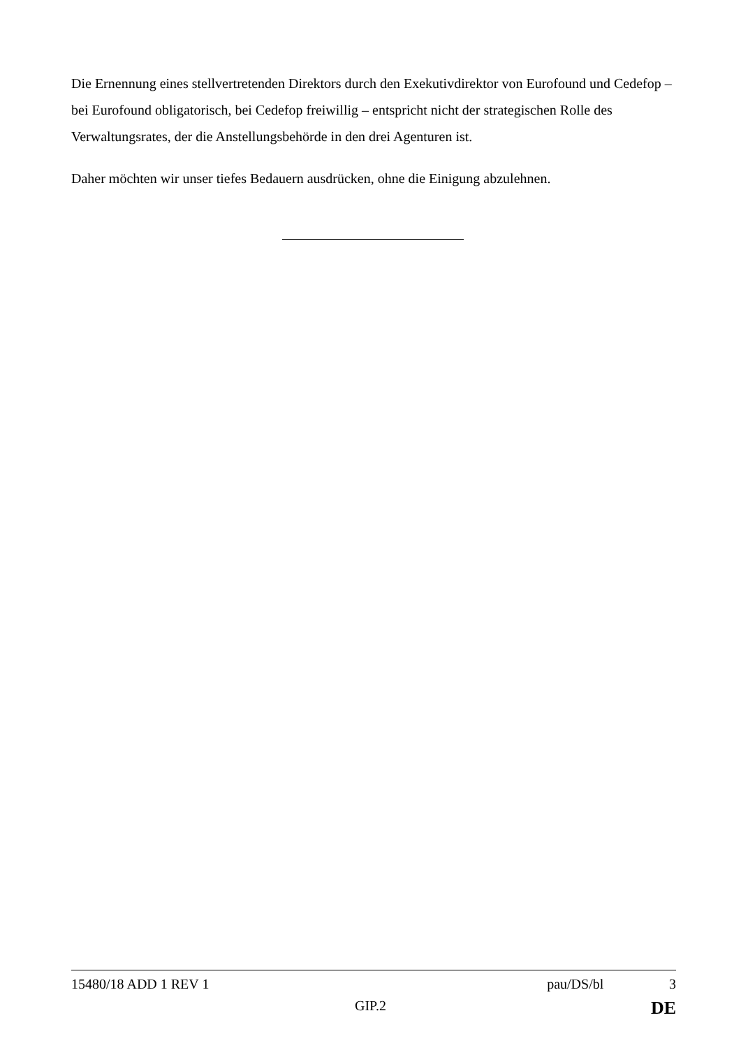Die Ernennung eines stellvertretenden Direktors durch den Exekutivdirektor von Eurofound und Cedefop – bei Eurofound obligatorisch, bei Cedefop freiwillig – entspricht nicht der strategischen Rolle des Verwaltungsrates, der die Anstellungsbehörde in den drei Agenturen ist.
Daher möchten wir unser tiefes Bedauern ausdrücken, ohne die Einigung abzulehnen.
15480/18 ADD 1 REV 1 pau/DS/bl 3
GIP.2 DE